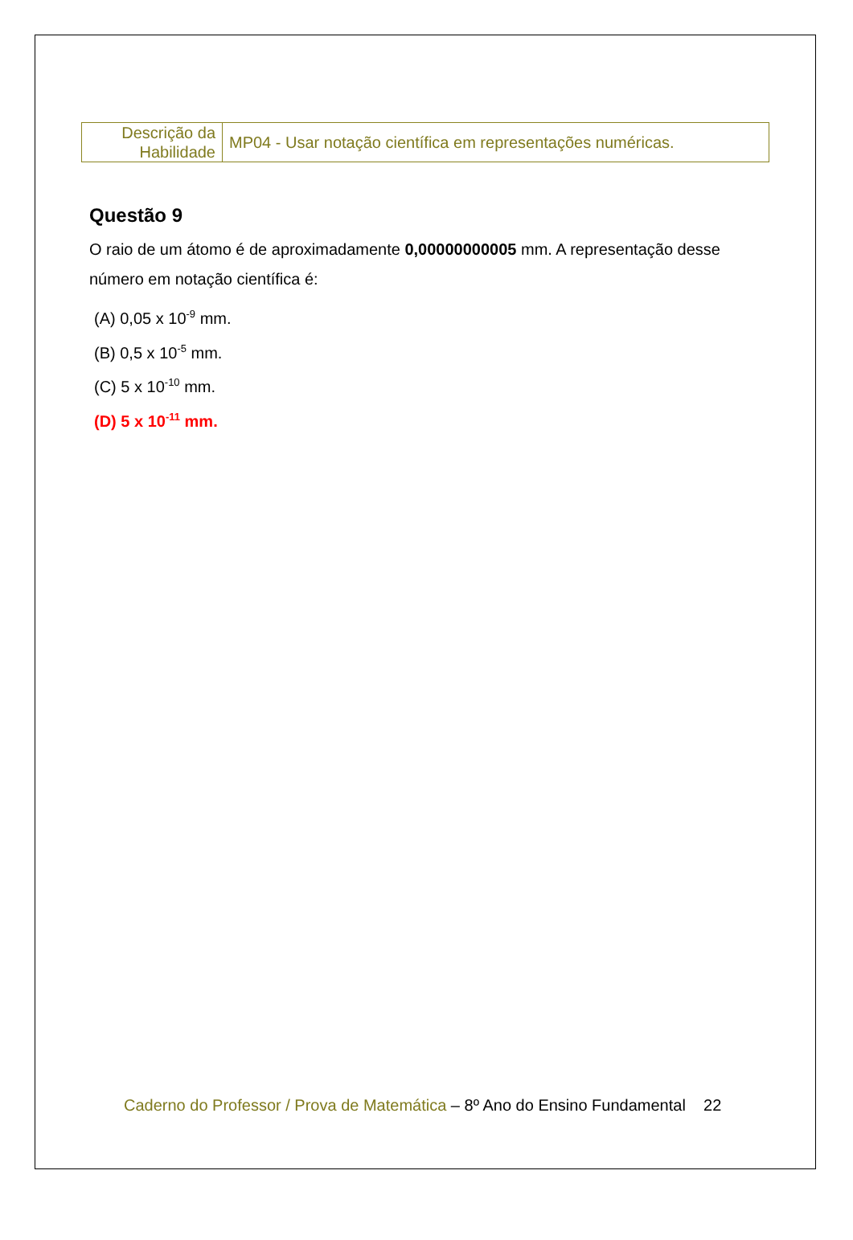| Descrição da Habilidade | MP04 - Usar notação científica em representações numéricas. |
Questão 9
O raio de um átomo é de aproximadamente 0,00000000005 mm. A representação desse número em notação científica é:
(A) 0,05 x 10<sup>-9</sup> mm.
(B) 0,5 x 10<sup>-5</sup> mm.
(C) 5 x 10<sup>-10</sup> mm.
(D) 5 x 10<sup>-11</sup> mm.
Caderno do Professor / Prova de Matemática – 8º Ano do Ensino Fundamental 22